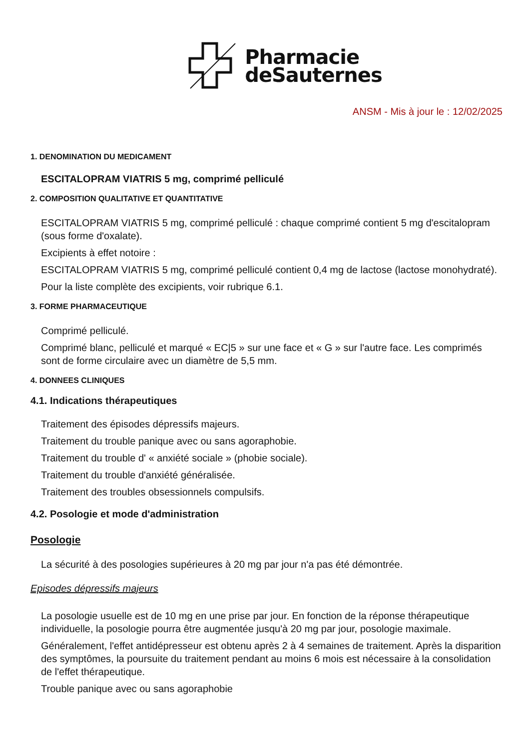Pharmacie
deSauternes
ANSM - Mis à jour le : 12/02/2025
1. DENOMINATION DU MEDICAMENT
ESCITALOPRAM VIATRIS 5 mg, comprimé pelliculé
2. COMPOSITION QUALITATIVE ET QUANTITATIVE
ESCITALOPRAM VIATRIS 5 mg, comprimé pelliculé : chaque comprimé contient 5 mg d'escitalopram (sous forme d'oxalate).
Excipients à effet notoire :
ESCITALOPRAM VIATRIS 5 mg, comprimé pelliculé contient 0,4 mg de lactose (lactose monohydraté).
Pour la liste complète des excipients, voir rubrique 6.1.
3. FORME PHARMACEUTIQUE
Comprimé pelliculé.
Comprimé blanc, pelliculé et marqué « EC|5 » sur une face et « G » sur l'autre face. Les comprimés sont de forme circulaire avec un diamètre de 5,5 mm.
4. DONNEES CLINIQUES
4.1. Indications thérapeutiques
Traitement des épisodes dépressifs majeurs.
Traitement du trouble panique avec ou sans agoraphobie.
Traitement du trouble d' « anxiété sociale » (phobie sociale).
Traitement du trouble d'anxiété généralisée.
Traitement des troubles obsessionnels compulsifs.
4.2. Posologie et mode d'administration
Posologie
La sécurité à des posologies supérieures à 20 mg par jour n'a pas été démontrée.
Episodes dépressifs majeurs
La posologie usuelle est de 10 mg en une prise par jour. En fonction de la réponse thérapeutique individuelle, la posologie pourra être augmentée jusqu'à 20 mg par jour, posologie maximale.
Généralement, l'effet antidépresseur est obtenu après 2 à 4 semaines de traitement. Après la disparition des symptômes, la poursuite du traitement pendant au moins 6 mois est nécessaire à la consolidation de l'effet thérapeutique.
Trouble panique avec ou sans agoraphobie